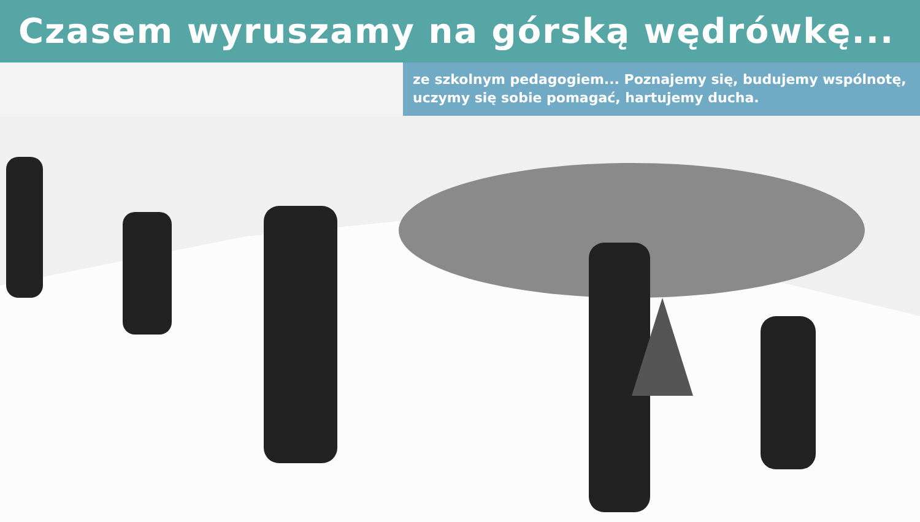Czasem wyruszamy na górską wędrówkę...
ze szkolnym pedagogiem... Poznajemy się, budujemy wspólnotę, uczymy się sobie pomagać, hartujemy ducha.